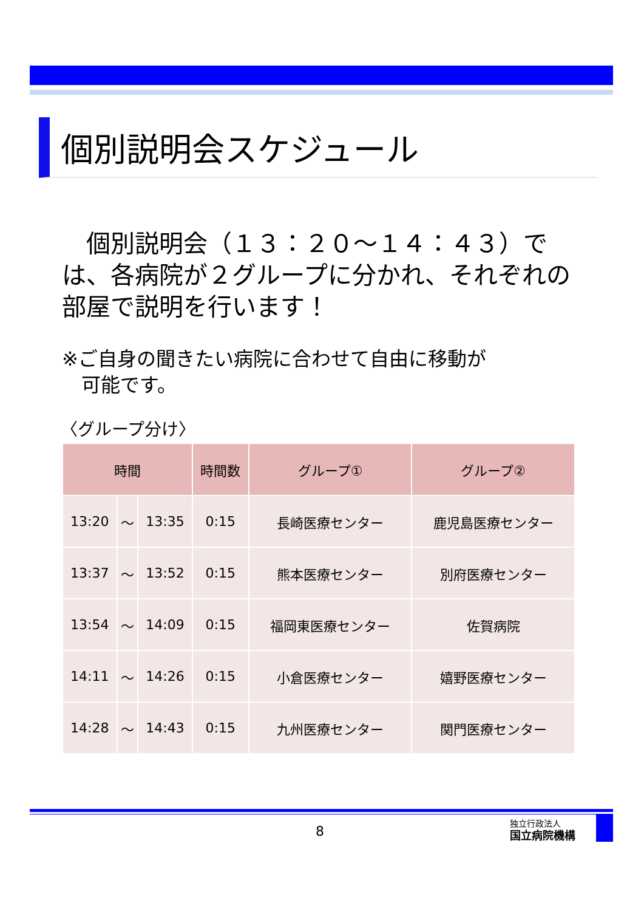個別説明会スケジュール
　個別説明会（１３：２０～１４：４３）では、各病院が２グループに分かれ、それぞれの部屋で説明を行います！
※ご自身の聞きたい病院に合わせて自由に移動が
　可能です。
〈グループ分け〉
| 時間 | | | 時間数 | グループ① | グループ② |
| --- | --- | --- | --- | --- | --- |
| 13:20 | ～ | 13:35 | 0:15 | 長崎医療センター | 鹿児島医療センター |
| 13:37 | ～ | 13:52 | 0:15 | 熊本医療センター | 別府医療センター |
| 13:54 | ～ | 14:09 | 0:15 | 福岡東医療センター | 佐賀病院 |
| 14:11 | ～ | 14:26 | 0:15 | 小倉医療センター | 嬉野医療センター |
| 14:28 | ～ | 14:43 | 0:15 | 九州医療センター | 関門医療センター |
8
独立行政法人
国立病院機構